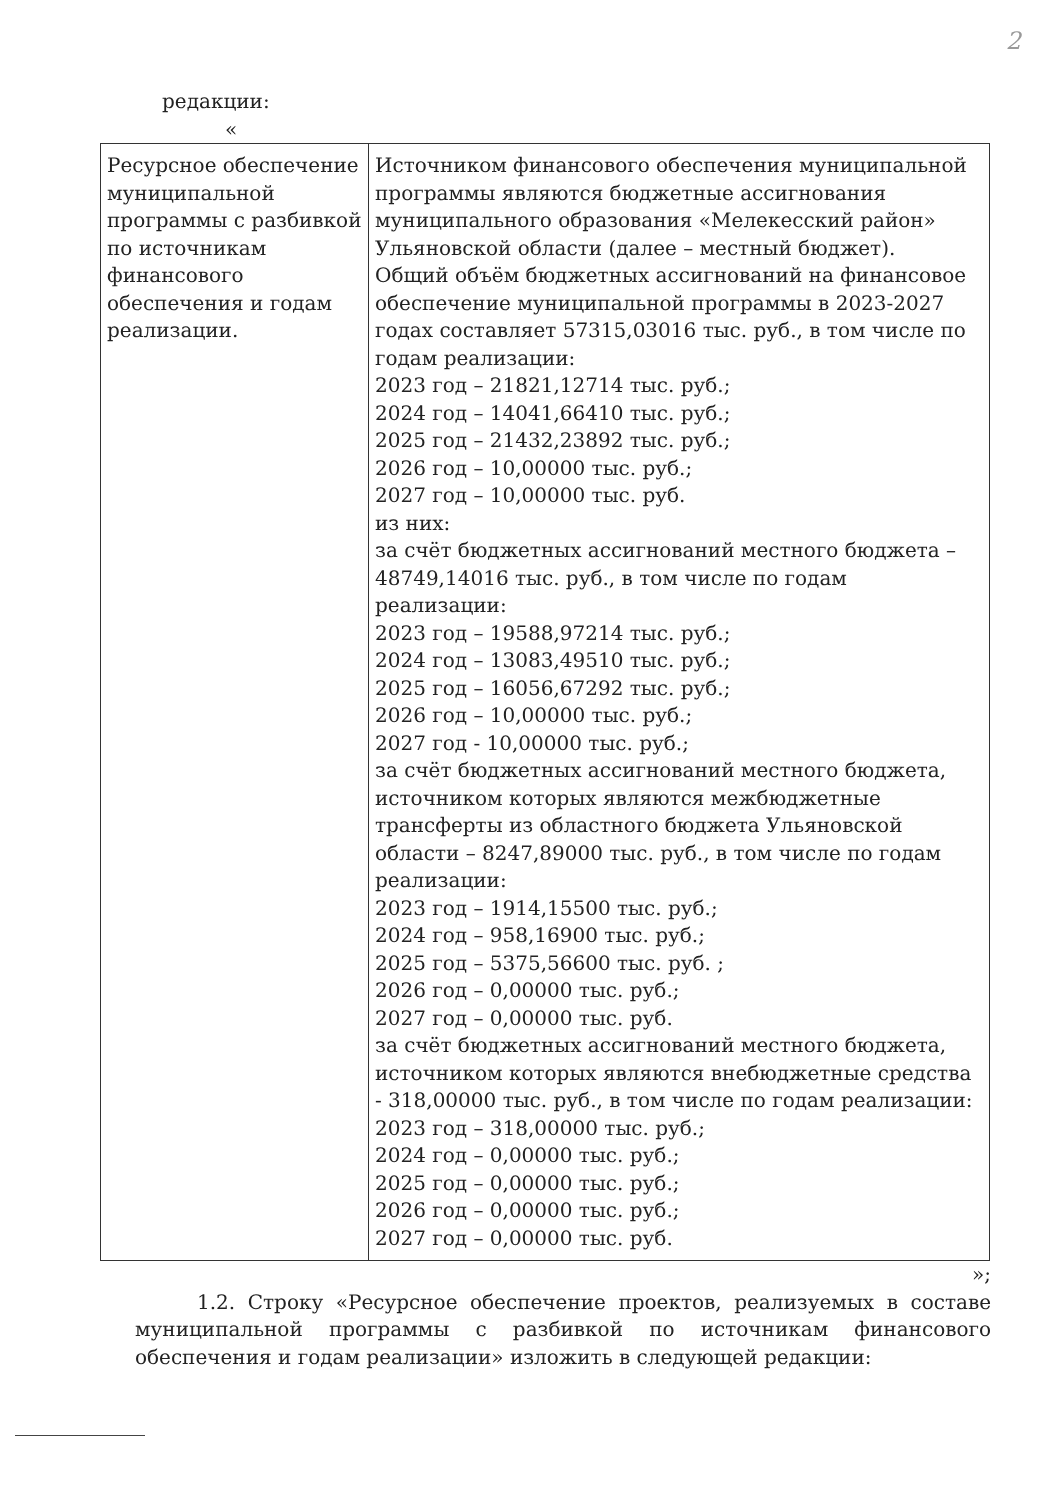2
редакции:
«
| Ресурсное обеспечение муниципальной программы с разбивкой по источникам финансового обеспечения и годам реализации. | Источником финансового обеспечения муниципальной программы являются бюджетные ассигнования муниципального образования «Мелекесский район» Ульяновской области (далее – местный бюджет). Общий объём бюджетных ассигнований на финансовое обеспечение муниципальной программы в 2023-2027 годах составляет 57315,03016 тыс. руб., в том числе по годам реализации: 2023 год – 21821,12714 тыс. руб.; 2024 год – 14041,66410 тыс. руб.; 2025 год – 21432,23892 тыс. руб.; 2026 год – 10,00000 тыс. руб.; 2027 год – 10,00000 тыс. руб. из них: за счёт бюджетных ассигнований местного бюджета – 48749,14016 тыс. руб., в том числе по годам реализации: 2023 год – 19588,97214 тыс. руб.; 2024 год – 13083,49510 тыс. руб.; 2025 год – 16056,67292 тыс. руб.; 2026 год – 10,00000 тыс. руб.; 2027 год - 10,00000 тыс. руб.; за счёт бюджетных ассигнований местного бюджета, источником которых являются межбюджетные трансферты из областного бюджета Ульяновской области – 8247,89000 тыс. руб., в том числе по годам реализации: 2023 год – 1914,15500 тыс. руб.; 2024 год – 958,16900 тыс. руб.; 2025 год – 5375,56600 тыс. руб. ; 2026 год – 0,00000 тыс. руб.; 2027 год – 0,00000 тыс. руб. за счёт бюджетных ассигнований местного бюджета, источником которых являются внебюджетные средства - 318,00000 тыс. руб., в том числе по годам реализации: 2023 год – 318,00000 тыс. руб.; 2024 год – 0,00000 тыс. руб.; 2025 год – 0,00000 тыс. руб.; 2026 год – 0,00000 тыс. руб.; 2027 год – 0,00000 тыс. руб. |
»;
1.2. Строку «Ресурсное обеспечение проектов, реализуемых в составе муниципальной программы с разбивкой по источникам финансового обеспечения и годам реализации» изложить в следующей редакции: